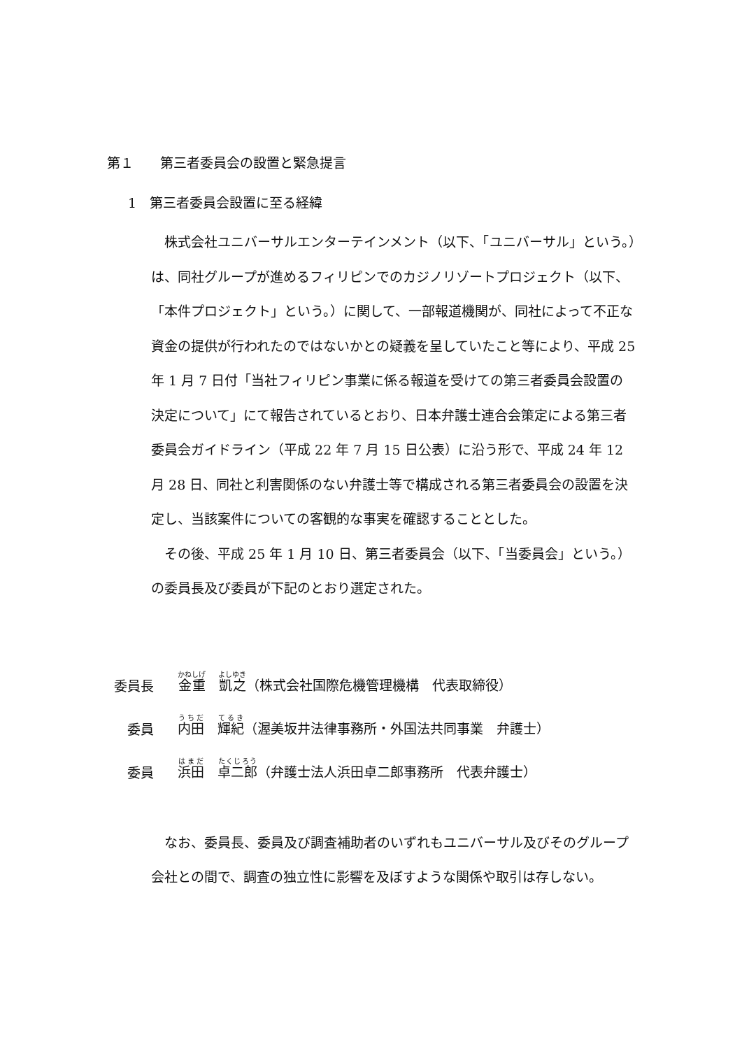第１　　第三者委員会の設置と緊急提言
1　第三者委員会設置に至る経緯
株式会社ユニバーサルエンターテインメント（以下、「ユニバーサル」という。）は、同社グループが進めるフィリピンでのカジノリゾートプロジェクト（以下、「本件プロジェクト」という。）に関して、一部報道機関が、同社によって不正な資金の提供が行われたのではないかとの疑義を呈していたこと等により、平成 25 年 1 月 7 日付「当社フィリピン事業に係る報道を受けての第三者委員会設置の決定について」にて報告されているとおり、日本弁護士連合会策定による第三者委員会ガイドライン（平成 22 年 7 月 15 日公表）に沿う形で、平成 24 年 12 月 28 日、同社と利害関係のない弁護士等で構成される第三者委員会の設置を決定し、当該案件についての客観的な事実を確認することとした。
その後、平成 25 年 1 月 10 日、第三者委員会（以下、「当委員会」という。）の委員長及び委員が下記のとおり選定された。
委員長 金重　凱之（株式会社国際危機管理機構　代表取締役）
委員 内田　輝紀（渥美坂井法律事務所・外国法共同事業　弁護士）
委員 浜田　卓二郎（弁護士法人浜田卓二郎事務所　代表弁護士）
なお、委員長、委員及び調査補助者のいずれもユニバーサル及びそのグループ会社との間で、調査の独立性に影響を及ぼすような関係や取引は存しない。